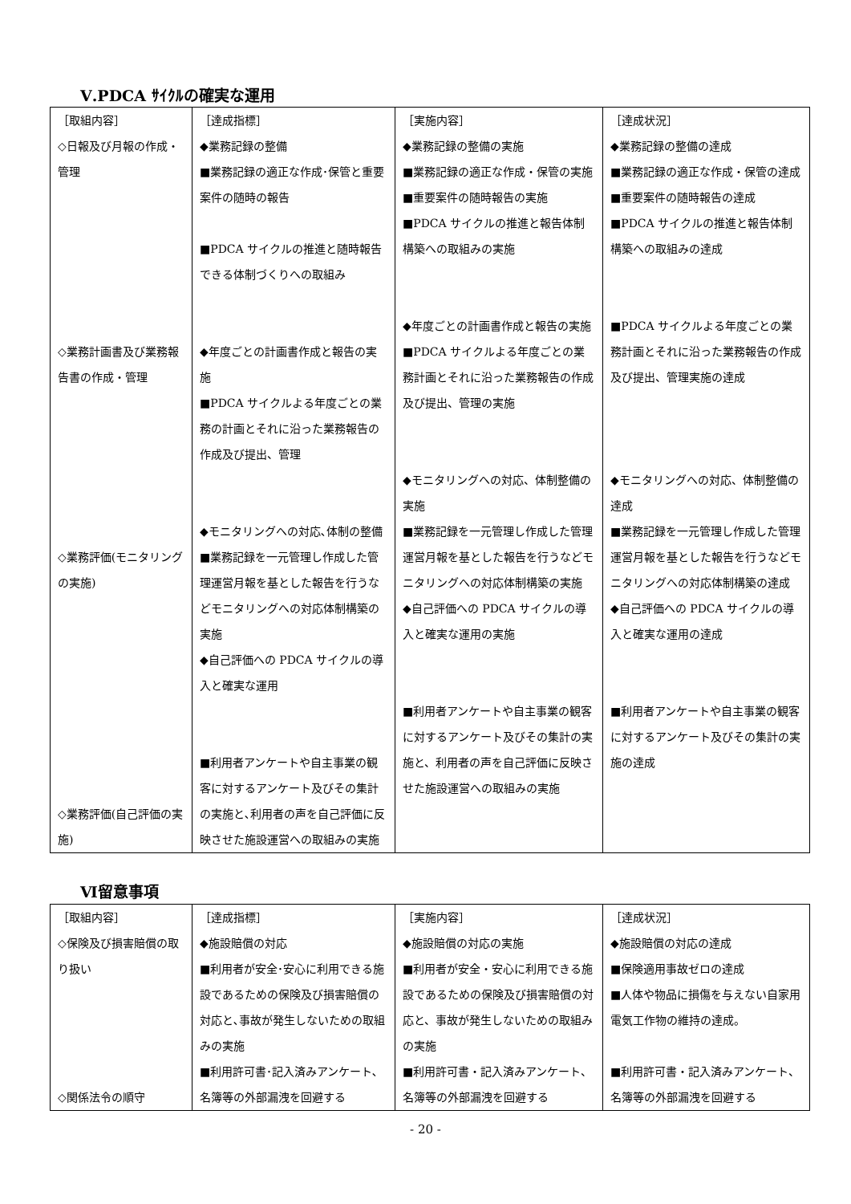Ⅴ.PDCA ｻｲｸﾙの確実な運用
| ［取組内容］ ◇日報及び月報の作成・管理 ◇業務計画書及び業務報告書の作成・管理 ◇業務評価(モニタリングの実施) ◇業務評価(自己評価の実施) | ［達成指標］ ◆業務記録の整備 ■業務記録の適正な作成･保管と重要案件の随時の報告 ■PDCA サイクルの推進と随時報告できる体制づくりへの取組み ◆年度ごとの計画書作成と報告の実施 ■PDCA サイクルよる年度ごとの業務の計画とそれに沿った業務報告の作成及び提出、管理 ◆モニタリングへの対応､体制の整備 ■業務記録を一元管理し作成した管理運営月報を基とした報告を行うなどモニタリングへの対応体制構築の実施 ◆自己評価への PDCA サイクルの導入と確実な運用 ■利用者アンケートや自主事業の観客に対するアンケート及びその集計の実施と､利用者の声を自己評価に反映させた施設運営への取組みの実施 | ［実施内容］ ◆業務記録の整備の実施 ■業務記録の適正な作成・保管の実施 ■重要案件の随時報告の実施 ■PDCA サイクルの推進と報告体制構築への取組みの実施 ◆年度ごとの計画書作成と報告の実施 ■PDCA サイクルよる年度ごとの業務計画とそれに沿った業務報告の作成及び提出、管理の実施 ◆モニタリングへの対応、体制整備の実施 ■業務記録を一元管理し作成した管理運営月報を基とした報告を行うなどモニタリングへの対応体制構築の実施 ◆自己評価への PDCA サイクルの導入と確実な運用の実施 ■利用者アンケートや自主事業の観客に対するアンケート及びその集計の実施と、利用者の声を自己評価に反映させた施設運営への取組みの実施 | ［達成状況］ ◆業務記録の整備の達成 ■業務記録の適正な作成・保管の達成 ■重要案件の随時報告の達成 ■PDCA サイクルの推進と報告体制構築への取組みの達成 ■PDCA サイクルよる年度ごとの業務計画とそれに沿った業務報告の作成及び提出、管理実施の達成 ◆モニタリングへの対応、体制整備の達成 ■業務記録を一元管理し作成した管理運営月報を基とした報告を行うなどモニタリングへの対応体制構築の達成 ◆自己評価への PDCA サイクルの導入と確実な運用の達成 ■利用者アンケートや自主事業の観客に対するアンケート及びその集計の実施の達成 |
Ⅵ留意事項
| ［取組内容］ ◇保険及び損害賠償の取り扱い ◇関係法令の順守 | ［達成指標］ ◆施設賠償の対応 ■利用者が安全･安心に利用できる施設であるための保険及び損害賠償の対応と､事故が発生しないための取組みの実施 ■利用許可書･記入済みアンケート､名簿等の外部漏洩を回避する | ［実施内容］ ◆施設賠償の対応の実施 ■利用者が安全・安心に利用できる施設であるための保険及び損害賠償の対応と、事故が発生しないための取組みの実施 ■利用許可書・記入済みアンケート、名簿等の外部漏洩を回避する | ［達成状況］ ◆施設賠償の対応の達成 ■保険適用事故ゼロの達成 ■人体や物品に損傷を与えない自家用電気工作物の維持の達成。 ■利用許可書・記入済みアンケート、名簿等の外部漏洩を回避する |
- 20 -